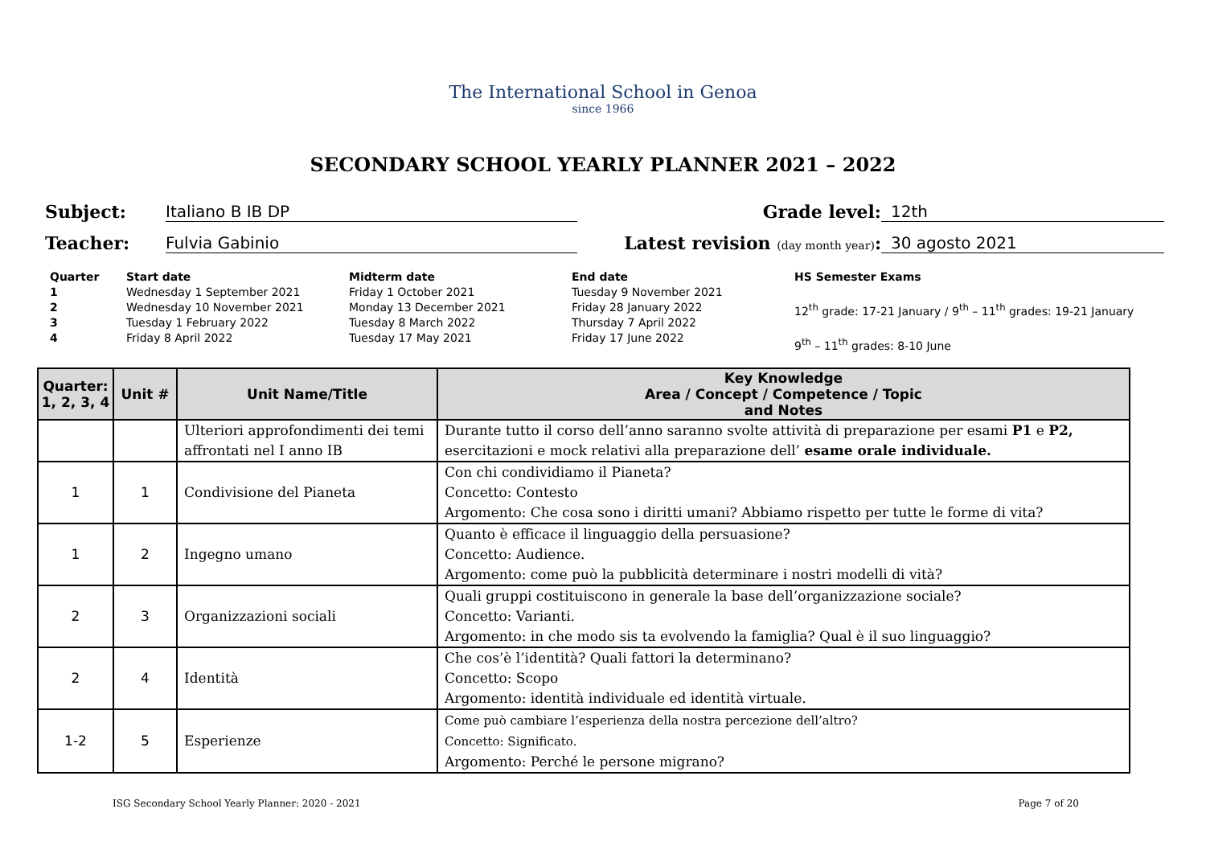The International School in Genoa
since 1966
SECONDARY SCHOOL YEARLY PLANNER 2021 – 2022
Subject: Italiano B IB DP Grade level: 12th
Teacher: Fulvia Gabinio Latest revision (day month year): 30 agosto 2021
Quarter
1
2
3
4
Start date
Wednesday 1 September 2021
Wednesday 10 November 2021
Tuesday 1 February 2022
Friday 8 April 2022
Midterm date
Friday 1 October 2021
Monday 13 December 2021
Tuesday 8 March 2022
Tuesday 17 May 2021
End date
Tuesday 9 November 2021
Friday 28 January 2022
Thursday 7 April 2022
Friday 17 June 2022
HS Semester Exams
12<sup>th</sup> grade: 17-21 January / 9<sup>th</sup> – 11<sup>th</sup> grades: 19-21 January
9<sup>th</sup> – 11<sup>th</sup> grades: 8-10 June
| Quarter: 1, 2, 3, 4 | Unit # | Unit Name/Title | Key Knowledge Area / Concept / Competence / Topic and Notes |
| --- | --- | --- | --- |
| | | Ulteriori approfondimenti dei temi affrontati nel I anno IB | Durante tutto il corso dell’anno saranno svolte attività di preparazione per esami P1 e P2, esercitazioni e mock relativi alla preparazione dell’ esame orale individuale. |
| 1 | 1 | Condivisione del Pianeta | Con chi condividiamo il Pianeta? Concetto: Contesto Argomento: Che cosa sono i diritti umani? Abbiamo rispetto per tutte le forme di vita? |
| 1 | 2 | Ingegno umano | Quanto è efficace il linguaggio della persuasione? Concetto: Audience. Argomento: come può la pubblicità determinare i nostri modelli di vità? |
| 2 | 3 | Organizzazioni sociali | Quali gruppi costituiscono in generale la base dell’organizzazione sociale? Concetto: Varianti. Argomento: in che modo sis ta evolvendo la famiglia? Qual è il suo linguaggio? |
| 2 | 4 | Identità | Che cos’è l’identità? Quali fattori la determinano? Concetto: Scopo Argomento: identità individuale ed identità virtuale. |
| 1-2 | 5 | Esperienze | Come può cambiare l’esperienza della nostra percezione dell’altro? Concetto: Significato. Argomento: Perché le persone migrano? |
ISG Secondary School Yearly Planner: 2020 - 2021 Page 7 of 20